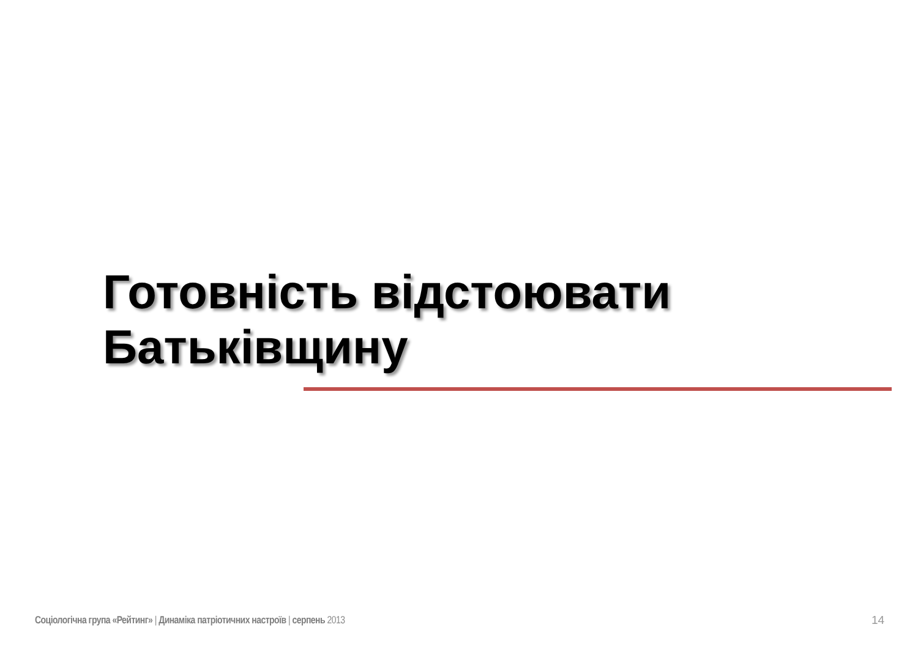Готовність відстоювати
Батьківщину
Соціологічна група «Рейтинг» | Динаміка патріотичних настроїв | серпень 2013
14